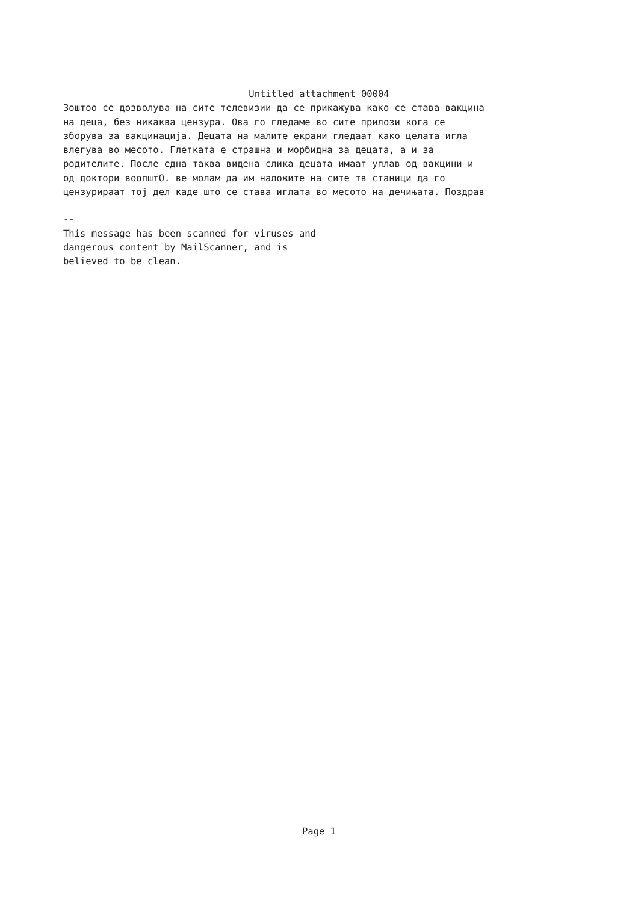Untitled attachment 00004
Зоштоо се дозволува на сите телевизии да се прикажува како се става вакцина
на деца, без никаква цензура. Ова го гледаме во сите прилози кога се
зборува за вакцинација. Децата на малите екрани гледаат како целата игла
влегува во месото. Глетката е страшна и морбидна за децата, а и за
родителите. После една таква видена слика децата имаат уплав од вакцини и
од доктори воопштО. ве молам да им наложите на сите тв станици да го
цензурираат тој дел каде што се става иглата во месото на дечињата. Поздрав
--
This message has been scanned for viruses and
dangerous content by MailScanner, and is
believed to be clean.
Page 1